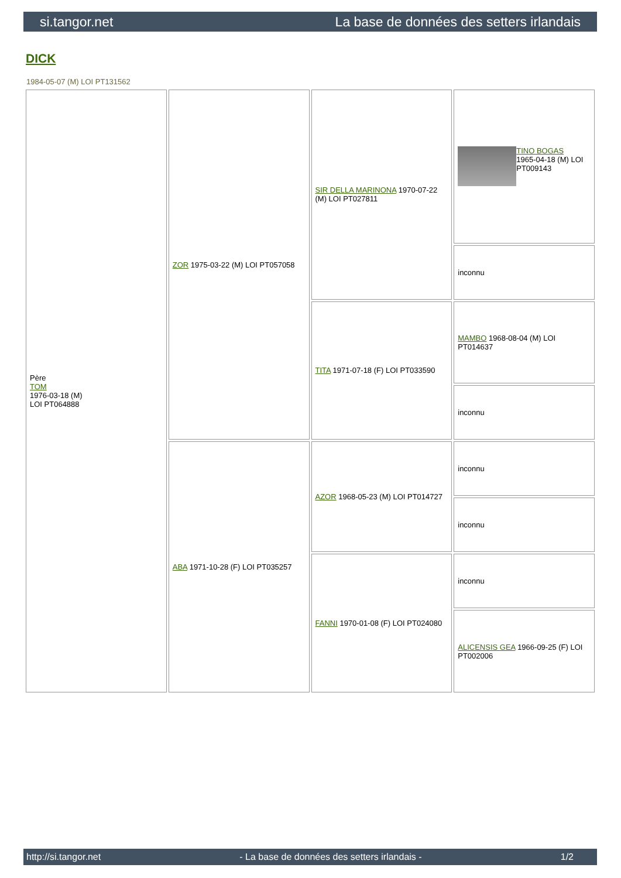si.tangor.net La base de données des setters irlandais
DICK
1984-05-07 (M) LOI PT131562
| Père TOM 1976-03-18 (M) LOI PT064888 | ZOR 1975-03-22 (M) LOI PT057058 | SIR DELLA MARINONA 1970-07-22 (M) LOI PT027811 | TINO BOGAS 1965-04-18 (M) LOI PT009143 |
| | | | inconnu |
| | | TITA 1971-07-18 (F) LOI PT033590 | MAMBO 1968-08-04 (M) LOI PT014637 |
| | | | inconnu |
| | ABA 1971-10-28 (F) LOI PT035257 | AZOR 1968-05-23 (M) LOI PT014727 | inconnu |
| | | | inconnu |
| | | FANNI 1970-01-08 (F) LOI PT024080 | inconnu |
| | | | ALICENSIS GEA 1966-09-25 (F) LOI PT002006 |
http://si.tangor.net - La base de données des setters irlandais - 1/2